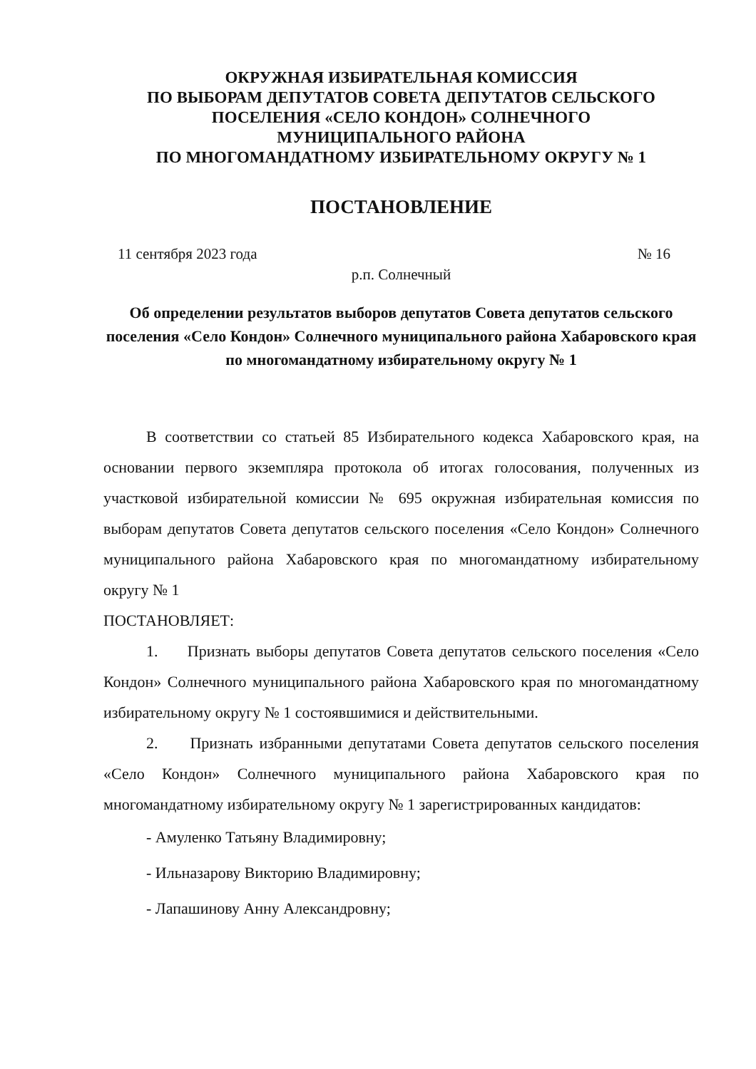ОКРУЖНАЯ ИЗБИРАТЕЛЬНАЯ КОМИССИЯ
ПО ВЫБОРАМ ДЕПУТАТОВ СОВЕТА ДЕПУТАТОВ СЕЛЬСКОГО
ПОСЕЛЕНИЯ «СЕЛО КОНДОН» СОЛНЕЧНОГО
МУНИЦИПАЛЬНОГО РАЙОНА
ПО МНОГОМАНДАТНОМУ ИЗБИРАТЕЛЬНОМУ ОКРУГУ № 1
ПОСТАНОВЛЕНИЕ
11 сентября 2023 года № 16
р.п. Солнечный
Об определении результатов выборов депутатов Совета депутатов сельского поселения «Село Кондон» Солнечного муниципального района Хабаровского края по многомандатному избирательному округу № 1
В соответствии со статьей 85 Избирательного кодекса Хабаровского края, на основании первого экземпляра протокола об итогах голосования, полученных из участковой избирательной комиссии № 695 окружная избирательная комиссия по выборам депутатов Совета депутатов сельского поселения «Село Кондон» Солнечного муниципального района Хабаровского края по многомандатному избирательному округу № 1
ПОСТАНОВЛЯЕТ:
1. Признать выборы депутатов Совета депутатов сельского поселения «Село Кондон» Солнечного муниципального района Хабаровского края по многомандатному избирательному округу № 1 состоявшимися и действительными.
2. Признать избранными депутатами Совета депутатов сельского поселения «Село Кондон» Солнечного муниципального района Хабаровского края по многомандатному избирательному округу № 1 зарегистрированных кандидатов:
- Амуленко Татьяну Владимировну;
- Ильназарову Викторию Владимировну;
- Лапашинову Анну Александровну;